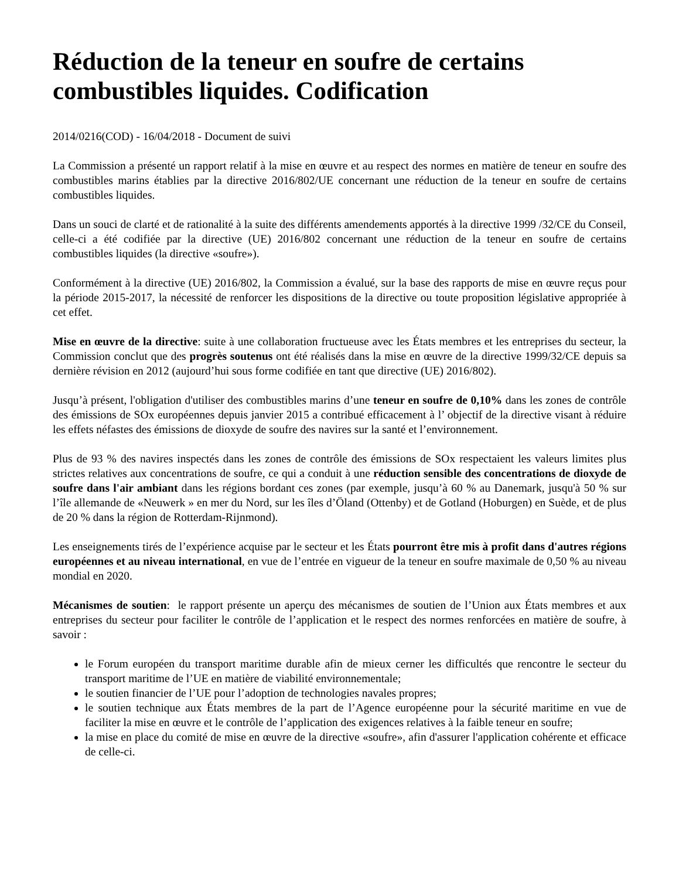Réduction de la teneur en soufre de certains combustibles liquides. Codification
2014/0216(COD) - 16/04/2018 - Document de suivi
La Commission a présenté un rapport relatif à la mise en œuvre et au respect des normes en matière de teneur en soufre des combustibles marins établies par la directive 2016/802/UE concernant une réduction de la teneur en soufre de certains combustibles liquides.
Dans un souci de clarté et de rationalité à la suite des différents amendements apportés à la directive 1999 /32/CE du Conseil, celle-ci a été codifiée par la directive (UE) 2016/802 concernant une réduction de la teneur en soufre de certains combustibles liquides (la directive «soufre»).
Conformément à la directive (UE) 2016/802, la Commission a évalué, sur la base des rapports de mise en œuvre reçus pour la période 2015-2017, la nécessité de renforcer les dispositions de la directive ou toute proposition législative appropriée à cet effet.
Mise en œuvre de la directive: suite à une collaboration fructueuse avec les États membres et les entreprises du secteur, la Commission conclut que des progrès soutenus ont été réalisés dans la mise en œuvre de la directive 1999/32/CE depuis sa dernière révision en 2012 (aujourd’hui sous forme codifiée en tant que directive (UE) 2016/802).
Jusqu’à présent, l'obligation d'utiliser des combustibles marins d’une teneur en soufre de 0,10% dans les zones de contrôle des émissions de SOx européennes depuis janvier 2015 a contribué efficacement à l’ objectif de la directive visant à réduire les effets néfastes des émissions de dioxyde de soufre des navires sur la santé et l’environnement.
Plus de 93 % des navires inspectés dans les zones de contrôle des émissions de SOx respectaient les valeurs limites plus strictes relatives aux concentrations de soufre, ce qui a conduit à une réduction sensible des concentrations de dioxyde de soufre dans l'air ambiant dans les régions bordant ces zones (par exemple, jusqu’à 60 % au Danemark, jusqu'à 50 % sur l’île allemande de «Neuwerk » en mer du Nord, sur les îles d’Öland (Ottenby) et de Gotland (Hoburgen) en Suède, et de plus de 20 % dans la région de Rotterdam-Rijnmond).
Les enseignements tirés de l’expérience acquise par le secteur et les États pourront être mis à profit dans d'autres régions européennes et au niveau international, en vue de l’entrée en vigueur de la teneur en soufre maximale de 0,50 % au niveau mondial en 2020.
Mécanismes de soutien: le rapport présente un aperçu des mécanismes de soutien de l’Union aux États membres et aux entreprises du secteur pour faciliter le contrôle de l’application et le respect des normes renforcées en matière de soufre, à savoir :
le Forum européen du transport maritime durable afin de mieux cerner les difficultés que rencontre le secteur du transport maritime de l’UE en matière de viabilité environnementale;
le soutien financier de l’UE pour l’adoption de technologies navales propres;
le soutien technique aux États membres de la part de l’Agence européenne pour la sécurité maritime en vue de faciliter la mise en œuvre et le contrôle de l’application des exigences relatives à la faible teneur en soufre;
la mise en place du comité de mise en œuvre de la directive «soufre», afin d'assurer l'application cohérente et efficace de celle-ci.